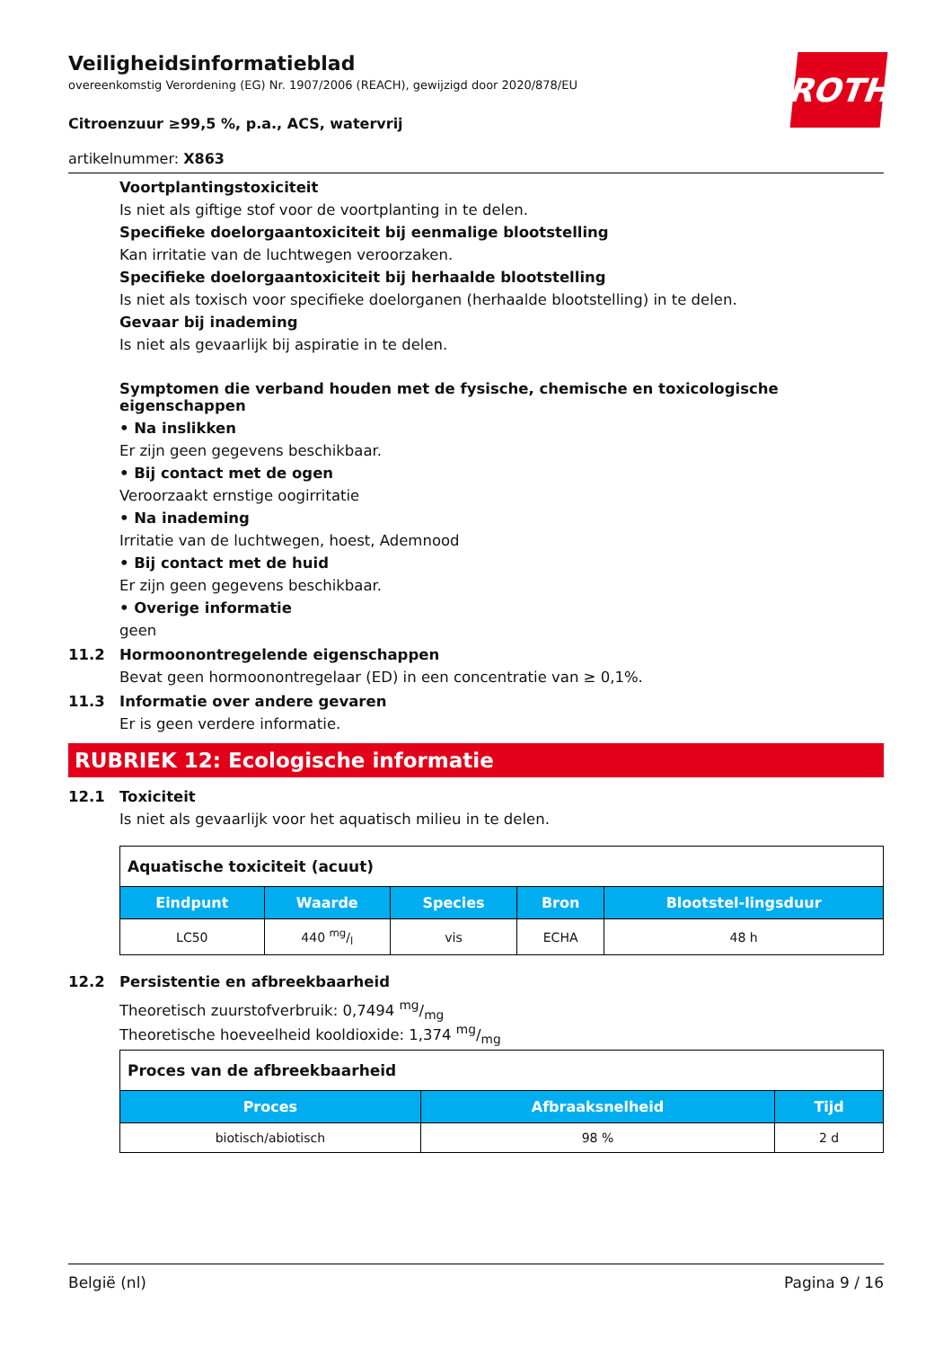ROTH
Veiligheidsinformatieblad
overeenkomstig Verordening (EG) Nr. 1907/2006 (REACH), gewijzigd door 2020/878/EU
Citroenzuur ≥99,5 %, p.a., ACS, watervrij
artikelnummer: X863
Voortplantingstoxiciteit
Is niet als giftige stof voor de voortplanting in te delen.
Specifieke doelorgaantoxiciteit bij eenmalige blootstelling
Kan irritatie van de luchtwegen veroorzaken.
Specifieke doelorgaantoxiciteit bij herhaalde blootstelling
Is niet als toxisch voor specifieke doelorganen (herhaalde blootstelling) in te delen.
Gevaar bij inademing
Is niet als gevaarlijk bij aspiratie in te delen.
Symptomen die verband houden met de fysische, chemische en toxicologische eigenschappen
• Na inslikken
Er zijn geen gegevens beschikbaar.
• Bij contact met de ogen
Veroorzaakt ernstige oogirritatie
• Na inademing
Irritatie van de luchtwegen, hoest, Ademnood
• Bij contact met de huid
Er zijn geen gegevens beschikbaar.
• Overige informatie
geen
11.2 Hormoonontregelende eigenschappen
Bevat geen hormoonontregelaar (ED) in een concentratie van ≥ 0,1%.
11.3 Informatie over andere gevaren
Er is geen verdere informatie.
RUBRIEK 12: Ecologische informatie
12.1 Toxiciteit
Is niet als gevaarlijk voor het aquatisch milieu in te delen.
| Aquatische toxiciteit (acuut) | | | | |
| --- | --- | --- | --- | --- |
| Eindpunt | Waarde | Species | Bron | Blootstel-lingsduur |
| LC50 | 440 mg/l | vis | ECHA | 48 h |
12.2 Persistentie en afbreekbaarheid
Theoretisch zuurstofverbruik: 0,7494 mg/mg
Theoretische hoeveelheid kooldioxide: 1,374 mg/mg
| Proces van de afbreekbaarheid | | |
| --- | --- | --- |
| Proces | Afbraaksnelheid | Tijd |
| biotisch/abiotisch | 98 % | 2 d |
België (nl) Pagina 9 / 16